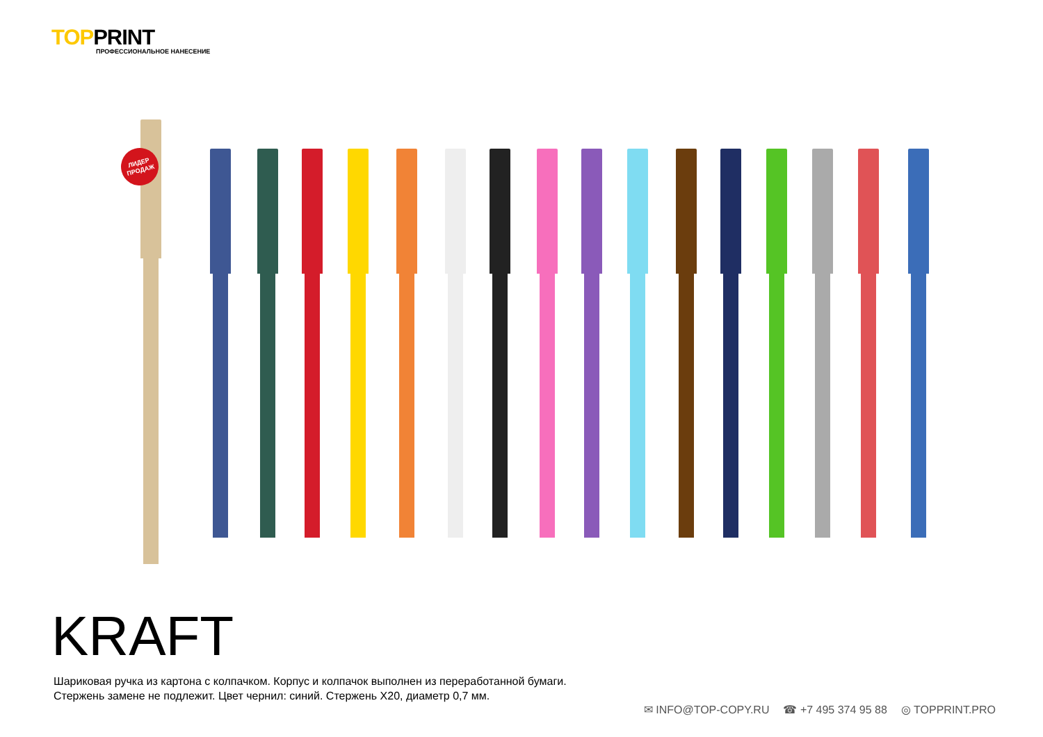TOPPRINT
ПРОФЕССИОНАЛЬНОЕ НАНЕСЕНИЕ
ЛИДЕР
ПРОДАЖ
KRAFT
Шариковая ручка из картона с колпачком. Корпус и колпачок выполнен из переработанной бумаги.
Стержень замене не подлежит. Цвет чернил: синий. Стержень X20, диаметр 0,7 мм.
✉ INFO@TOP-COPY.RU ☎ +7 495 374 95 88 ◎ TOPPRINT.PRO